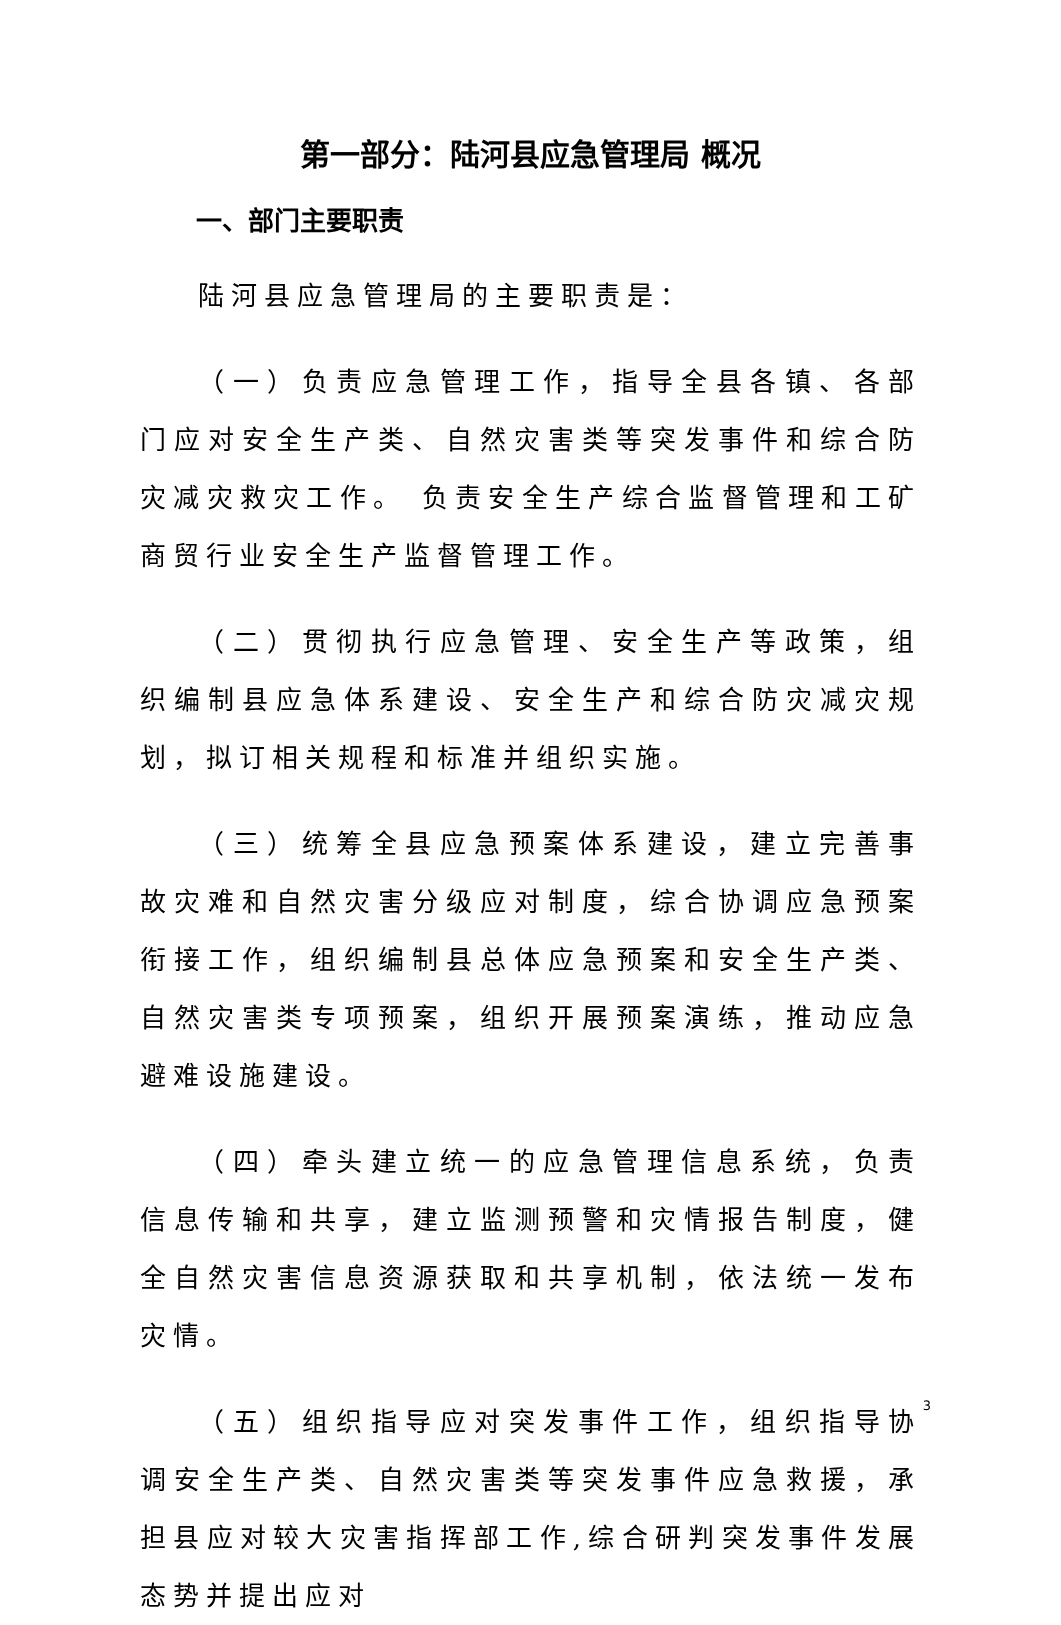第一部分：陆河县应急管理局 概况
一、部门主要职责
陆河县应急管理局的主要职责是：
（一）负责应急管理工作，指导全县各镇、各部门应对安全生产类、自然灾害类等突发事件和综合防灾减灾救灾工作。 负责安全生产综合监督管理和工矿商贸行业安全生产监督管理工作。
（二）贯彻执行应急管理、安全生产等政策，组织编制县应急体系建设、安全生产和综合防灾减灾规划，拟订相关规程和标准并组织实施。
（三）统筹全县应急预案体系建设，建立完善事故灾难和自然灾害分级应对制度，综合协调应急预案衔接工作，组织编制县总体应急预案和安全生产类、自然灾害类专项预案，组织开展预案演练，推动应急避难设施建设。
（四）牵头建立统一的应急管理信息系统，负责信息传输和共享，建立监测预警和灾情报告制度，健全自然灾害信息资源获取和共享机制，依法统一发布灾情。
（五）组织指导应对突发事件工作，组织指导协调安全生产类、自然灾害类等突发事件应急救援，承担县应对较大灾害指挥部工作,综合研判突发事件发展态势并提出应对
3